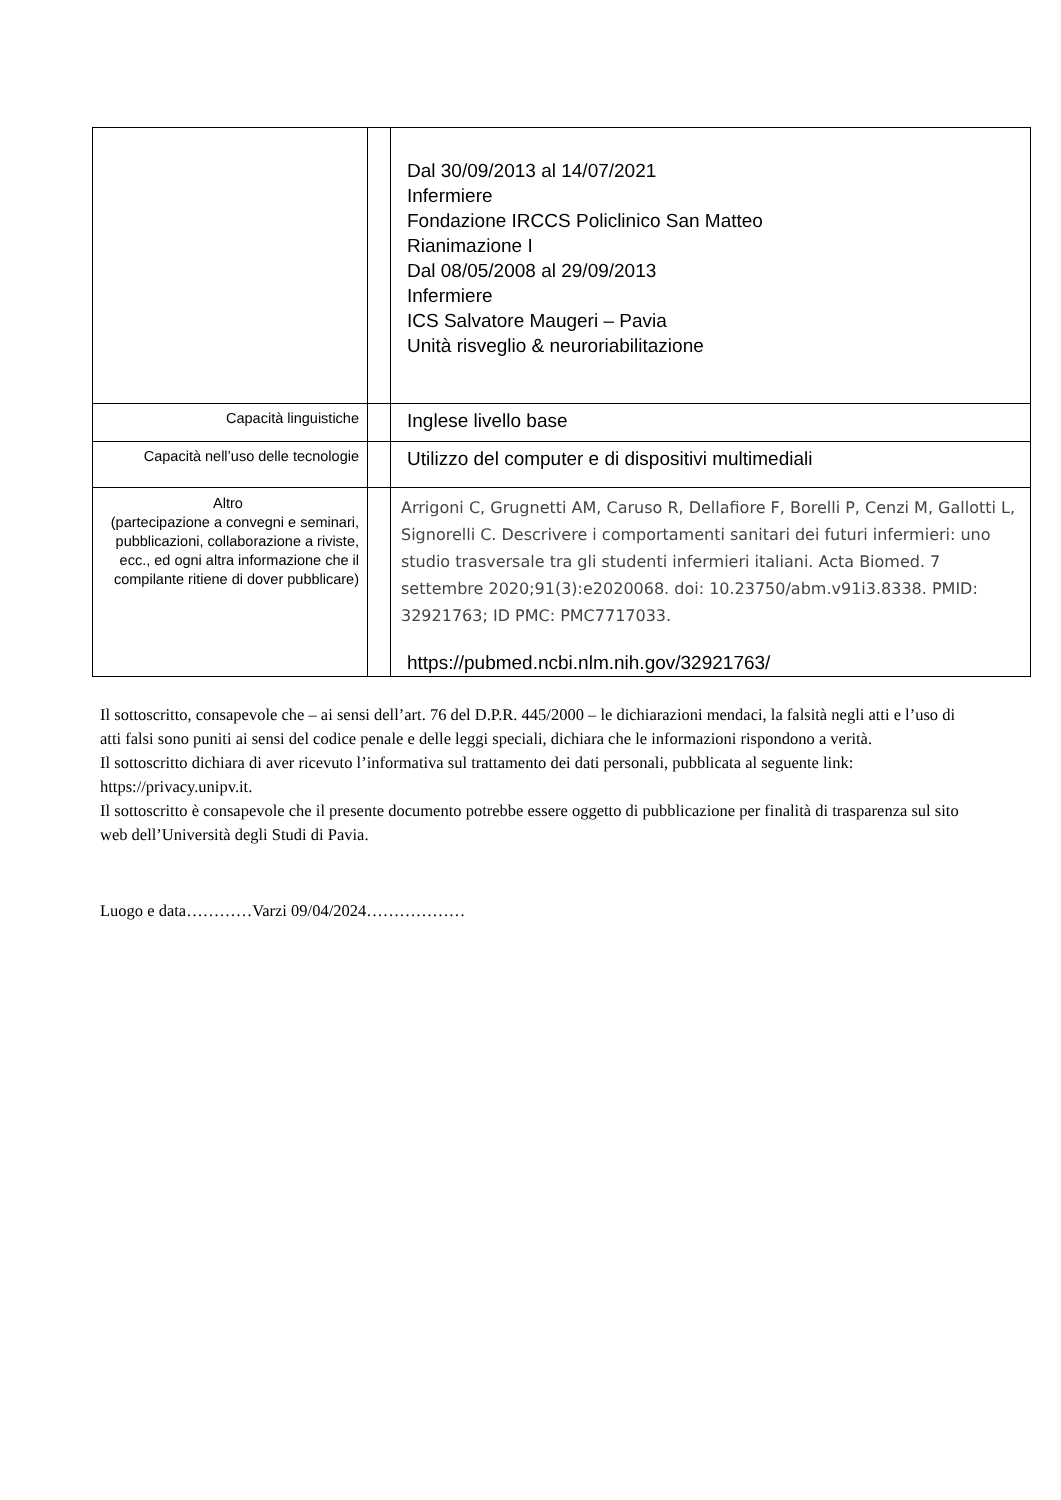| | | Dal 30/09/2013 al 14/07/2021 Infermiere Fondazione IRCCS Policlinico San Matteo Rianimazione I Dal 08/05/2008 al 29/09/2013 Infermiere ICS Salvatore Maugeri – Pavia Unità risveglio & neuroriabilitazione |
| Capacità linguistiche | | Inglese livello base |
| Capacità nell’uso delle tecnologie | | Utilizzo del computer e di dispositivi multimediali |
| Altro (partecipazione a convegni e seminari, pubblicazioni, collaborazione a riviste, ecc., ed ogni altra informazione che il compilante ritiene di dover pubblicare) | | Arrigoni C, Grugnetti AM, Caruso R, Dellafiore F, Borelli P, Cenzi M, Gallotti L, Signorelli C. Descrivere i comportamenti sanitari dei futuri infermieri: uno studio trasversale tra gli studenti infermieri italiani. Acta Biomed. 7 settembre 2020;91(3):e2020068. doi: 10.23750/abm.v91i3.8338. PMID: 32921763; ID PMC: PMC7717033. https://pubmed.ncbi.nlm.nih.gov/32921763/ |
Il sottoscritto, consapevole che – ai sensi dell’art. 76 del D.P.R. 445/2000 – le dichiarazioni mendaci, la falsità negli atti e l’uso di atti falsi sono puniti ai sensi del codice penale e delle leggi speciali, dichiara che le informazioni rispondono a verità.
Il sottoscritto dichiara di aver ricevuto l’informativa sul trattamento dei dati personali, pubblicata al seguente link: https://privacy.unipv.it.
Il sottoscritto è consapevole che il presente documento potrebbe essere oggetto di pubblicazione per finalità di trasparenza sul sito web dell’Università degli Studi di Pavia.
Luogo e data…………Varzi 09/04/2024………………